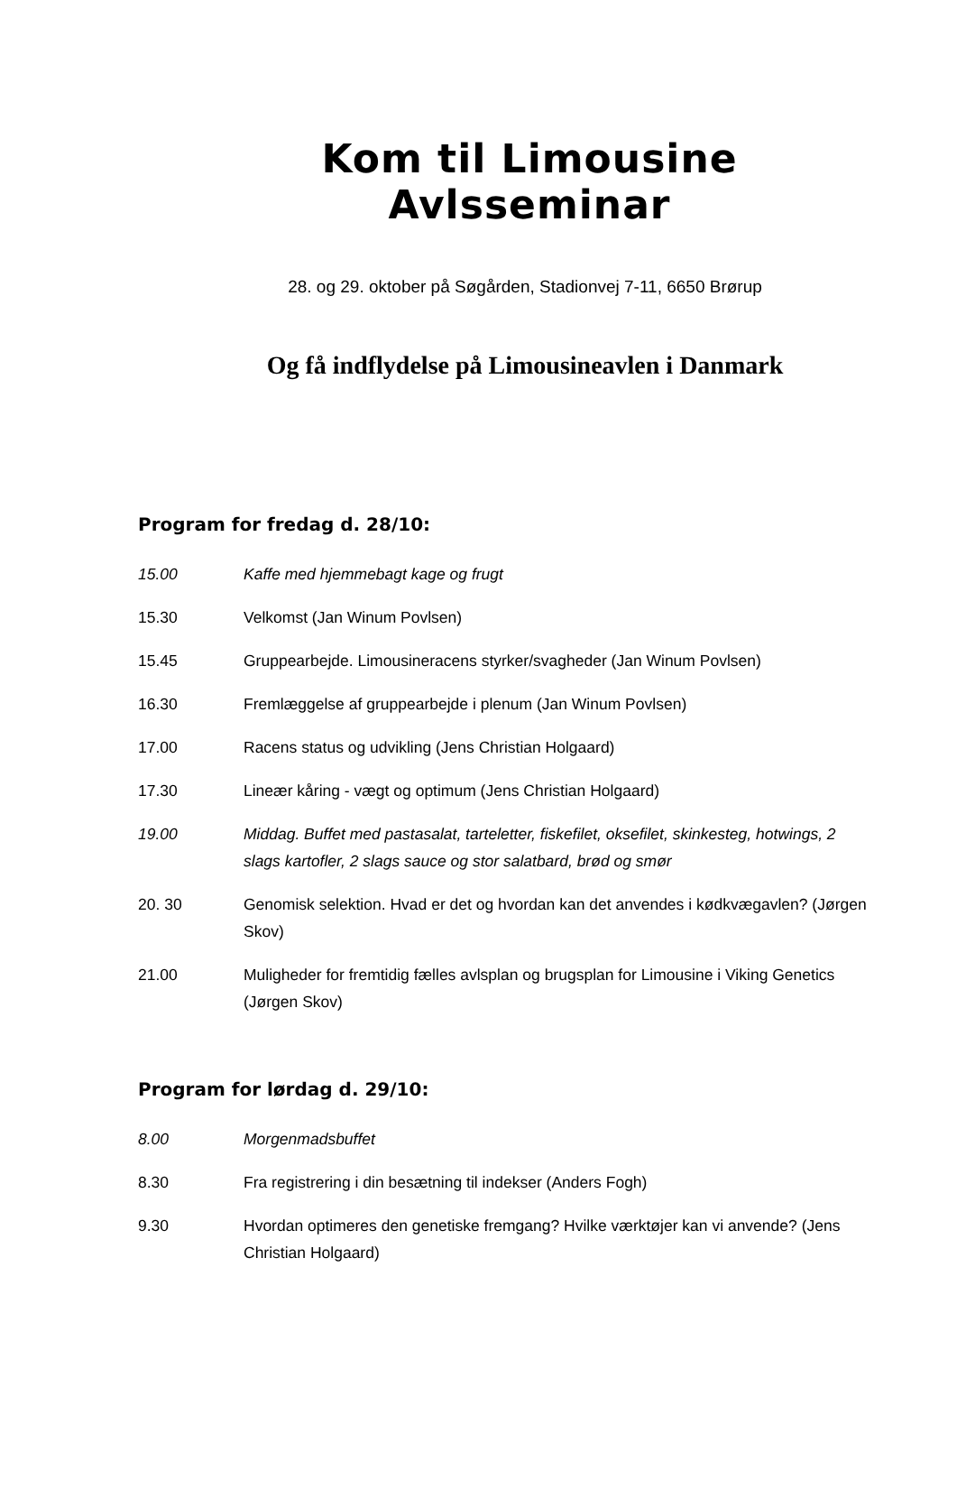Kom til Limousine Avlsseminar
28. og 29. oktober på Søgården, Stadionvej 7-11, 6650 Brørup
Og få indflydelse på Limousineavlen i Danmark
Program for fredag d. 28/10:
15.00 Kaffe med hjemmebagt kage og frugt
15.30 Velkomst (Jan Winum Povlsen)
15.45 Gruppearbejde. Limousineracens styrker/svagheder (Jan Winum Povlsen)
16.30 Fremlæggelse af gruppearbejde i plenum (Jan Winum Povlsen)
17.00 Racens status og udvikling (Jens Christian Holgaard)
17.30 Lineær kåring - vægt og optimum (Jens Christian Holgaard)
19.00 Middag. Buffet med pastasalat, tarteletter, fiskefilet, oksefilet, skinkesteg, hotwings, 2 slags kartofler, 2 slags sauce og stor salatbard, brød og smør
20. 30 Genomisk selektion. Hvad er det og hvordan kan det anvendes i kødkvægavlen? (Jørgen Skov)
21.00 Muligheder for fremtidig fælles avlsplan og brugsplan for Limousine i Viking Genetics (Jørgen Skov)
Program for lørdag d. 29/10:
8.00 Morgenmadsbuffet
8.30 Fra registrering i din besætning til indekser (Anders Fogh)
9.30 Hvordan optimeres den genetiske fremgang? Hvilke værktøjer kan vi anvende? (Jens Christian Holgaard)